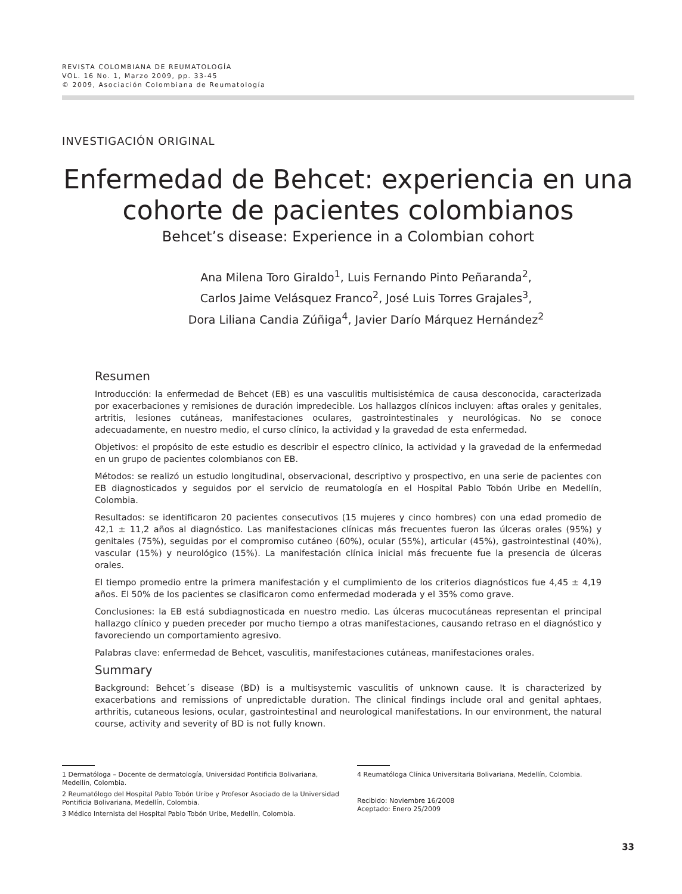REVISTA COLOMBIANA DE REUMATOLOGÍA
VOL. 16 No. 1, Marzo 2009, pp. 33-45
© 2009, Asociación Colombiana de Reumatología
INVESTIGACIÓN ORIGINAL
Enfermedad de Behcet: experiencia en una cohorte de pacientes colombianos
Behcet’s disease: Experience in a Colombian cohort
Ana Milena Toro Giraldo<sup>1</sup>, Luis Fernando Pinto Peñaranda<sup>2</sup>,
Carlos Jaime Velásquez Franco<sup>2</sup>, José Luis Torres Grajales<sup>3</sup>,
Dora Liliana Candia Zúñiga<sup>4</sup>, Javier Darío Márquez Hernández<sup>2</sup>
Resumen
Introducción: la enfermedad de Behcet (EB) es una vasculitis multisistémica de causa desconocida, caracterizada por exacerbaciones y remisiones de duración impredecible. Los hallazgos clínicos incluyen: aftas orales y genitales, artritis, lesiones cutáneas, manifestaciones oculares, gastrointestinales y neurológicas. No se conoce adecuadamente, en nuestro medio, el curso clínico, la actividad y la gravedad de esta enfermedad.
Objetivos: el propósito de este estudio es describir el espectro clínico, la actividad y la gravedad de la enfermedad en un grupo de pacientes colombianos con EB.
Métodos: se realizó un estudio longitudinal, observacional, descriptivo y prospectivo, en una serie de pacientes con EB diagnosticados y seguidos por el servicio de reumatología en el Hospital Pablo Tobón Uribe en Medellín, Colombia.
Resultados: se identificaron 20 pacientes consecutivos (15 mujeres y cinco hombres) con una edad promedio de 42,1 ± 11,2 años al diagnóstico. Las manifestaciones clínicas más frecuentes fueron las úlceras orales (95%) y genitales (75%), seguidas por el compromiso cutáneo (60%), ocular (55%), articular (45%), gastrointestinal (40%), vascular (15%) y neurológico (15%). La manifestación clínica inicial más frecuente fue la presencia de úlceras orales.
El tiempo promedio entre la primera manifestación y el cumplimiento de los criterios diagnósticos fue 4,45 ± 4,19 años. El 50% de los pacientes se clasificaron como enfermedad moderada y el 35% como grave.
Conclusiones: la EB está subdiagnosticada en nuestro medio. Las úlceras mucocutáneas representan el principal hallazgo clínico y pueden preceder por mucho tiempo a otras manifestaciones, causando retraso en el diagnóstico y favoreciendo un comportamiento agresivo.
Palabras clave: enfermedad de Behcet, vasculitis, manifestaciones cutáneas, manifestaciones orales.
Summary
Background: Behcet´s disease (BD) is a multisystemic vasculitis of unknown cause. It is characterized by exacerbations and remissions of unpredictable duration. The clinical findings include oral and genital aphtaes, arthritis, cutaneous lesions, ocular, gastrointestinal and neurological manifestations. In our environment, the natural course, activity and severity of BD is not fully known.
1 Dermatóloga – Docente de dermatología, Universidad Pontificia Bolivariana, Medellín, Colombia.
2 Reumatólogo del Hospital Pablo Tobón Uribe y Profesor Asociado de la Universidad Pontificia Bolivariana, Medellín, Colombia.
3 Médico Internista del Hospital Pablo Tobón Uribe, Medellín, Colombia.
4 Reumatóloga Clínica Universitaria Bolivariana, Medellín, Colombia.
Recibido: Noviembre 16/2008
Aceptado: Enero 25/2009
33